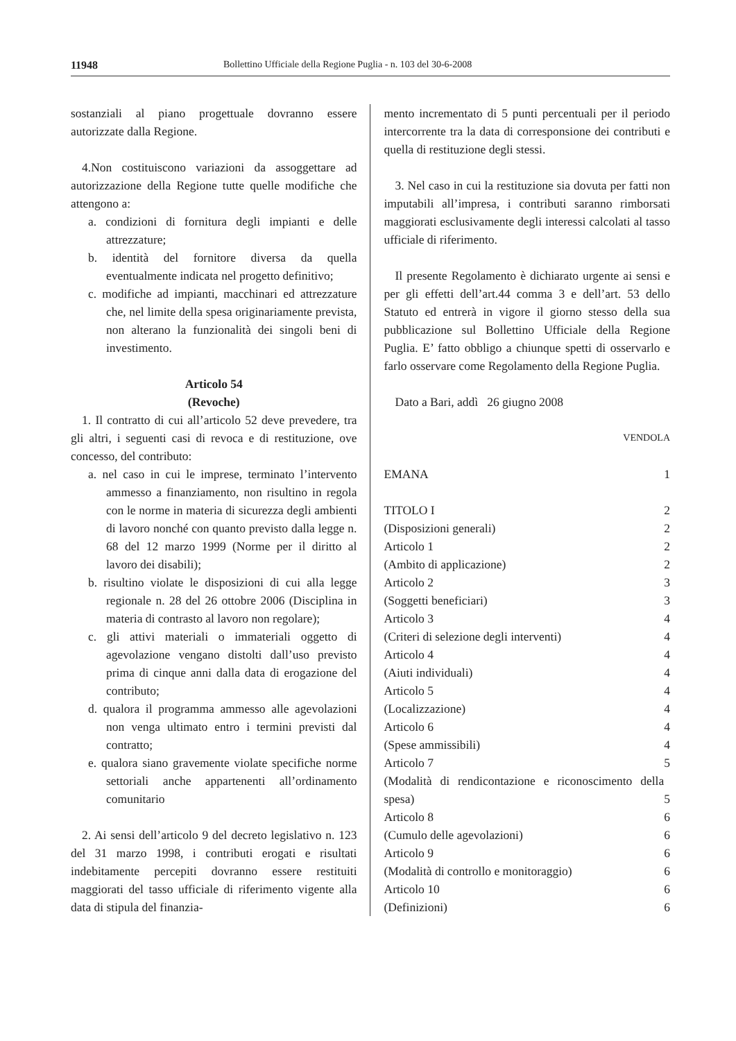11948 Bollettino Ufficiale della Regione Puglia - n. 103 del 30-6-2008
sostanziali al piano progettuale dovranno essere autorizzate dalla Regione.
4.Non costituiscono variazioni da assoggettare ad autorizzazione della Regione tutte quelle modifiche che attengono a:
a. condizioni di fornitura degli impianti e delle attrezzature;
b. identità del fornitore diversa da quella eventualmente indicata nel progetto definitivo;
c. modifiche ad impianti, macchinari ed attrezzature che, nel limite della spesa originariamente prevista, non alterano la funzionalità dei singoli beni di investimento.
Articolo 54
(Revoche)
1. Il contratto di cui all’articolo 52 deve prevedere, tra gli altri, i seguenti casi di revoca e di restituzione, ove concesso, del contributo:
a. nel caso in cui le imprese, terminato l’intervento ammesso a finanziamento, non risultino in regola con le norme in materia di sicurezza degli ambienti di lavoro nonché con quanto previsto dalla legge n. 68 del 12 marzo 1999 (Norme per il diritto al lavoro dei disabili);
b. risultino violate le disposizioni di cui alla legge regionale n. 28 del 26 ottobre 2006 (Disciplina in materia di contrasto al lavoro non regolare);
c. gli attivi materiali o immateriali oggetto di agevolazione vengano distolti dall’uso previsto prima di cinque anni dalla data di erogazione del contributo;
d. qualora il programma ammesso alle agevolazioni non venga ultimato entro i termini previsti dal contratto;
e. qualora siano gravemente violate specifiche norme settoriali anche appartenenti all’ordinamento comunitario
2. Ai sensi dell’articolo 9 del decreto legislativo n. 123 del 31 marzo 1998, i contributi erogati e risultati indebitamente percepiti dovranno essere restituiti maggiorati del tasso ufficiale di riferimento vigente alla data di stipula del finanzia-
mento incrementato di 5 punti percentuali per il periodo intercorrente tra la data di corresponsione dei contributi e quella di restituzione degli stessi.
3. Nel caso in cui la restituzione sia dovuta per fatti non imputabili all’impresa, i contributi saranno rimborsati maggiorati esclusivamente degli interessi calcolati al tasso ufficiale di riferimento.
Il presente Regolamento è dichiarato urgente ai sensi e per gli effetti dell’art.44 comma 3 e dell’art. 53 dello Statuto ed entrerà in vigore il giorno stesso della sua pubblicazione sul Bollettino Ufficiale della Regione Puglia. E’ fatto obbligo a chiunque spetti di osservarlo e farlo osservare come Regolamento della Regione Puglia.
Dato a Bari, addì 26 giugno 2008
VENDOLA
| EMANA | 1 |
| TITOLO I | 2 |
| (Disposizioni generali) | 2 |
| Articolo 1 | 2 |
| (Ambito di applicazione) | 2 |
| Articolo 2 | 3 |
| (Soggetti beneficiari) | 3 |
| Articolo 3 | 4 |
| (Criteri di selezione degli interventi) | 4 |
| Articolo 4 | 4 |
| (Aiuti individuali) | 4 |
| Articolo 5 | 4 |
| (Localizzazione) | 4 |
| Articolo 6 | 4 |
| (Spese ammissibili) | 4 |
| Articolo 7 | 5 |
| (Modalità di rendicontazione e riconoscimento della spesa) | 5 |
| Articolo 8 | 6 |
| (Cumulo delle agevolazioni) | 6 |
| Articolo 9 | 6 |
| (Modalità di controllo e monitoraggio) | 6 |
| Articolo 10 | 6 |
| (Definizioni) | 6 |